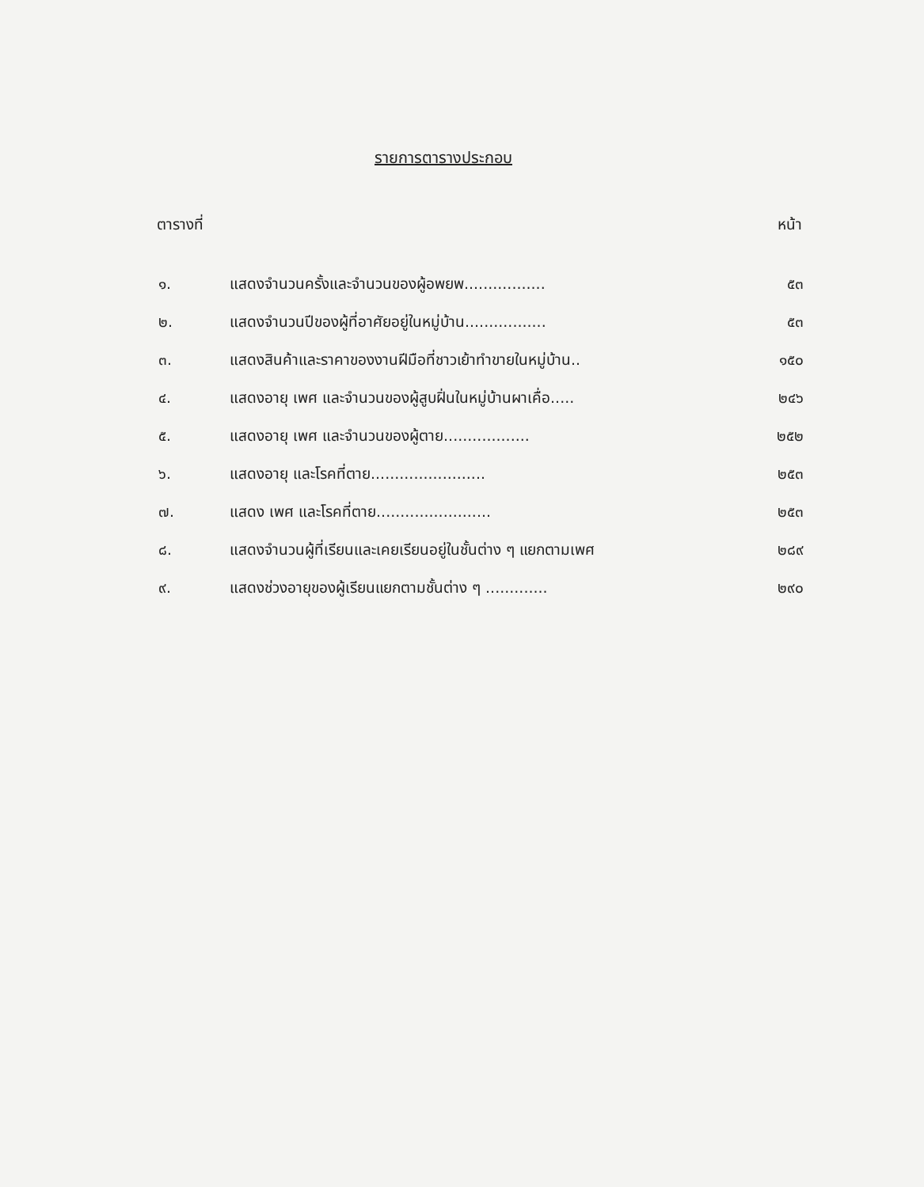รายการตารางประกอบ
ตารางที่ หน้า
| ๑. | แสดงจำนวนครั้งและจำนวนของผู้อพยพ................. | ๕๓ |
| ๒. | แสดงจำนวนปีของผู้ที่อาศัยอยู่ในหมู่บ้าน................. | ๕๓ |
| ๓. | แสดงสินค้าและราคาของงานฝีมือที่ชาวเย้าทำขายในหมู่บ้าน.. | ๑๕๐ |
| ๔. | แสดงอายุ เพศ และจำนวนของผู้สูบฝิ่นในหมู่บ้านผาเคื่อ..... | ๒๔๖ |
| ๕. | แสดงอายุ เพศ และจำนวนของผู้ตาย.................. | ๒๕๒ |
| ๖. | แสดงอายุ และโรคที่ตาย........................ | ๒๕๓ |
| ๗. | แสดง เพศ และโรคที่ตาย........................ | ๒๕๓ |
| ๘. | แสดงจำนวนผู้ที่เรียนและเคยเรียนอยู่ในชั้นต่าง ๆ แยกตามเพศ | ๒๘๙ |
| ๙. | แสดงช่วงอายุของผู้เรียนแยกตามชั้นต่าง ๆ ............. | ๒๙๐ |